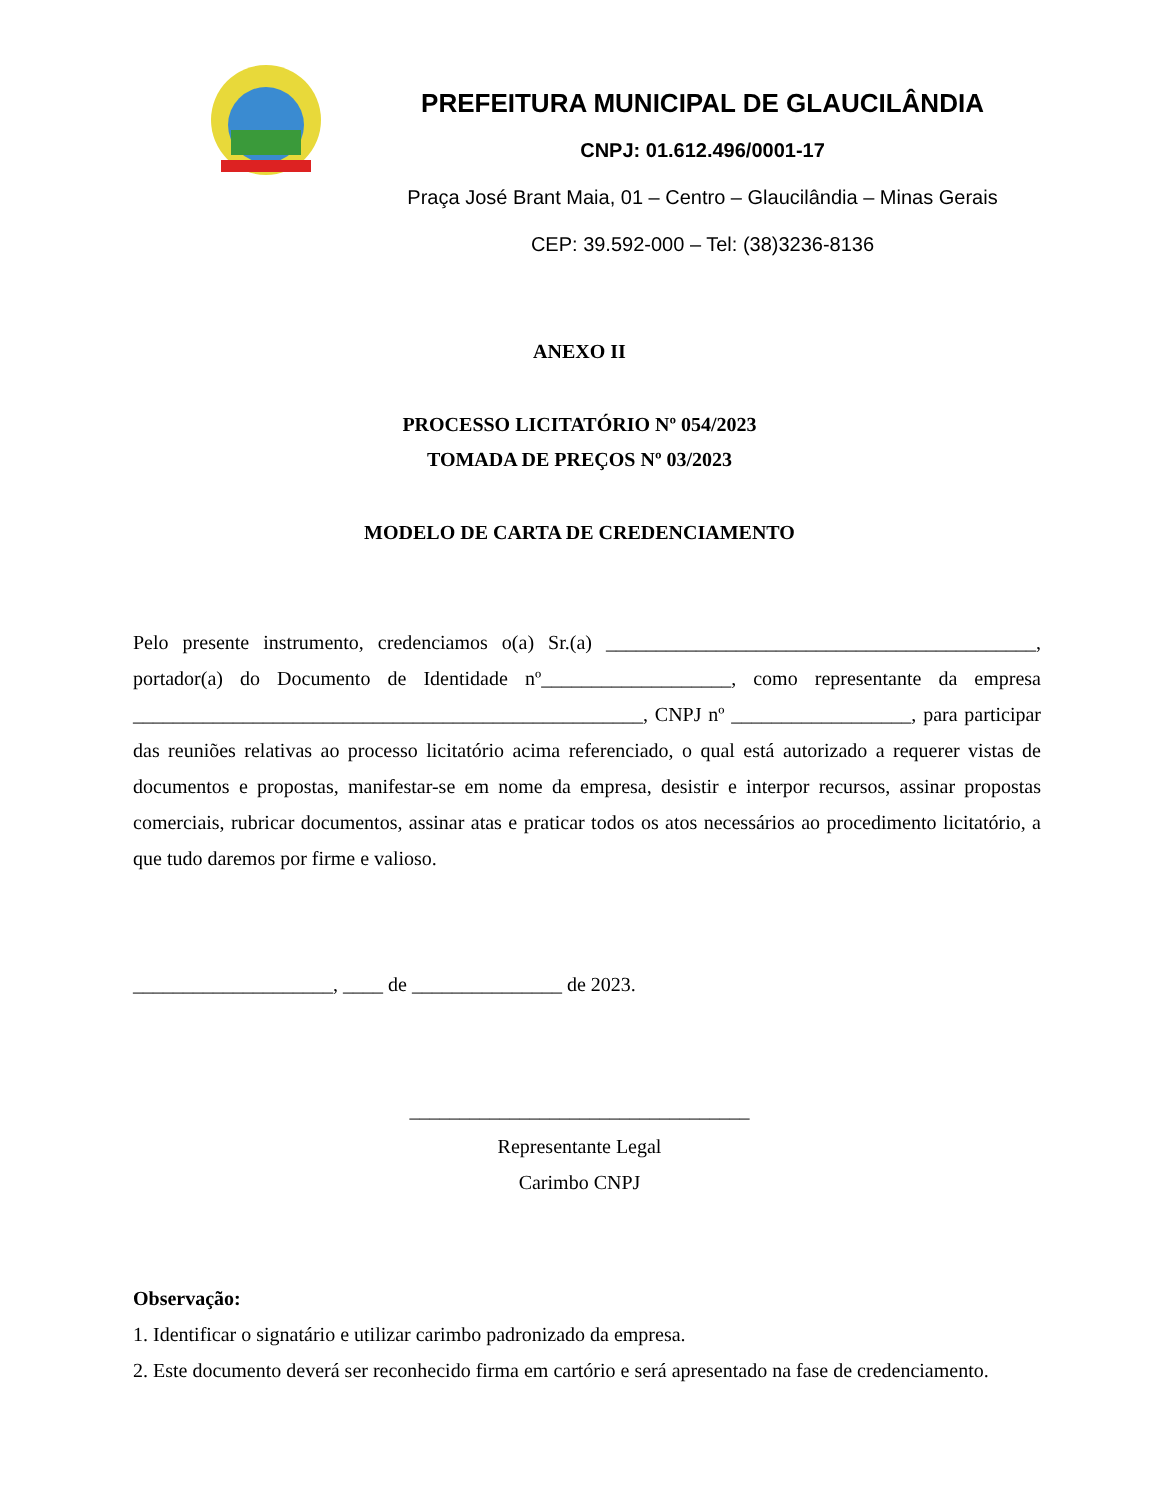PREFEITURA MUNICIPAL DE GLAUCILÂNDIA
CNPJ: 01.612.496/0001-17
Praça José Brant Maia, 01 – Centro – Glaucilândia – Minas Gerais
CEP: 39.592-000 – Tel: (38)3236-8136
ANEXO II
PROCESSO LICITATÓRIO Nº 054/2023
TOMADA DE PREÇOS Nº 03/2023
MODELO DE CARTA DE CREDENCIAMENTO
Pelo presente instrumento, credenciamos o(a) Sr.(a) ___________________________________________, portador(a) do Documento de Identidade nº___________________, como representante da empresa ___________________________________________________, CNPJ nº __________________, para participar das reuniões relativas ao processo licitatório acima referenciado, o qual está autorizado a requerer vistas de documentos e propostas, manifestar-se em nome da empresa, desistir e interpor recursos, assinar propostas comerciais, rubricar documentos, assinar atas e praticar todos os atos necessários ao procedimento licitatório, a que tudo daremos por firme e valioso.
____________________, ____ de _______________ de 2023.
__________________________________
Representante Legal
Carimbo CNPJ
Observação:
1. Identificar o signatário e utilizar carimbo padronizado da empresa.
2. Este documento deverá ser reconhecido firma em cartório e será apresentado na fase de credenciamento.